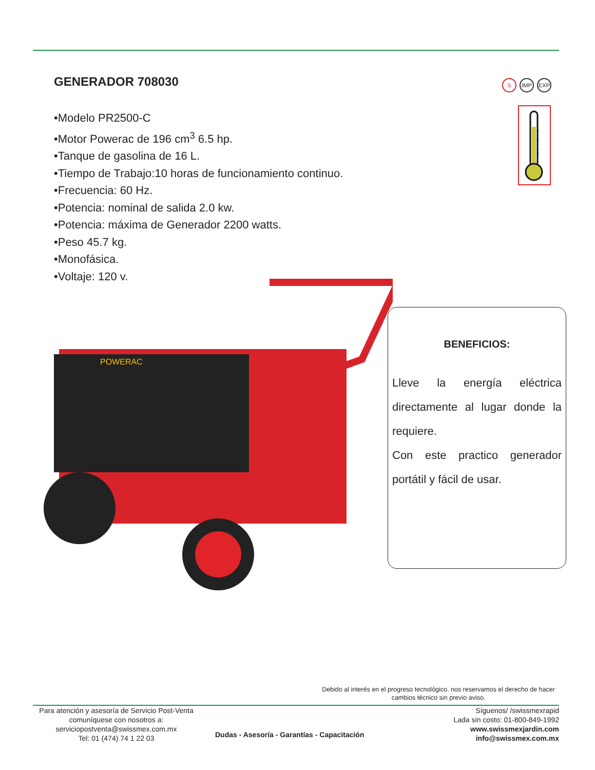GENERADOR 708030
•Modelo PR2500-C
•Motor Powerac de 196 cm<sup>3</sup> 6.5 hp.
•Tanque de gasolina de 16 L.
•Tiempo de Trabajo:10 horas de funcionamiento continuo.
•Frecuencia: 60 Hz.
•Potencia: nominal de salida 2.0 kw.
•Potencia: máxima de Generador 2200 watts.
•Peso 45.7 kg.
•Monofásica.
•Voltaje: 120 v.
S IMP EXP
BASIC
POWERAC
BENEFICIOS:
Lleve la energía eléctrica directamente al lugar donde la requiere.
Con este practico generador portátil y fácil de usar.
Debido al interés en el progreso tecnológico, nos reservamos el derecho de hacer cambios técnico sin previo aviso.
Para atención y asesoría de Servicio Post-Venta
comuníquese con nosotros a:
serviciopostventa@swissmex.com.mx
Tel: 01 (474) 74 1 22 03
Dudas - Asesoría - Garantías - Capacitación
Síguenos/ /swissmexrapid
Lada sin costo: 01-800-849-1992
www.swissmexjardin.com
info@swissmex.com.mx